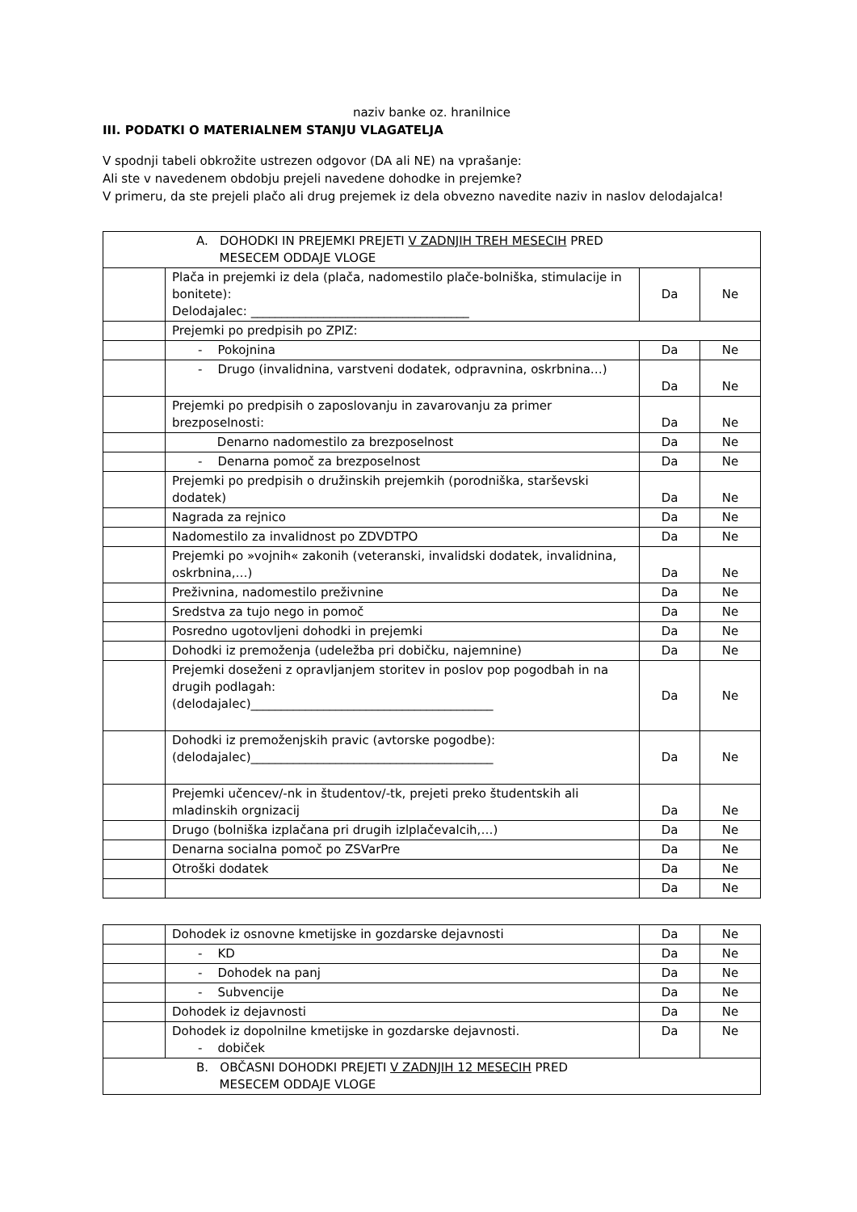naziv banke oz. hranilnice
III. PODATKI O MATERIALNEM STANJU VLAGATELJA
V spodnji tabeli obkrožite ustrezen odgovor (DA ali NE) na vprašanje:
Ali ste v navedenem obdobju prejeli navedene dohodke in prejemke?
V primeru, da ste prejeli plačo ali drug prejemek iz dela obvezno navedite naziv in naslov delodajalca!
| A. DOHODKI IN PREJEMKI PREJETI V ZADNJIH TREH MESECIH PRED MESECEM ODDAJE VLOGE | | | |
| | Plača in prejemki iz dela (plača, nadomestilo plače-bolniška, stimulacije in bonitete): Delodajalec: ____________________________________ | Da | Ne |
| | Prejemki po predpisih po ZPIZ: | | |
| | - Pokojnina | Da | Ne |
| | - Drugo (invalidnina, varstveni dodatek, odpravnina, oskrbnina…) | Da | Ne |
| | Prejemki po predpisih o zaposlovanju in zavarovanju za primer brezposelnosti: | Da | Ne |
| | Denarno nadomestilo za brezposelnost | Da | Ne |
| | - Denarna pomoč za brezposelnost | Da | Ne |
| | Prejemki po predpisih o družinskih prejemkih (porodniška, starševski dodatek) | Da | Ne |
| | Nagrada za rejnico | Da | Ne |
| | Nadomestilo za invalidnost po ZDVDTPO | Da | Ne |
| | Prejemki po »vojnih« zakonih (veteranski, invalidski dodatek, invalidnina, oskrbnina,…) | Da | Ne |
| | Preživnina, nadomestilo preživnine | Da | Ne |
| | Sredstva za tujo nego in pomoč | Da | Ne |
| | Posredno ugotovljeni dohodki in prejemki | Da | Ne |
| | Dohodki iz premoženja (udeležba pri dobičku, najemnine) | Da | Ne |
| | Prejemki doseženi z opravljanjem storitev in poslov pop pogodbah in na drugih podlagah: (delodajalec)________________________________________ | Da | Ne |
| | Dohodki iz premoženjskih pravic (avtorske pogodbe): (delodajalec)________________________________________ | Da | Ne |
| | Prejemki učencev/-nk in študentov/-tk, prejeti preko študentskih ali mladinskih orgnizacij | Da | Ne |
| | Drugo (bolniška izplačana pri drugih izlplačevalcih,…) | Da | Ne |
| | Denarna socialna pomoč po ZSVarPre | Da | Ne |
| | Otroški dodatek | Da | Ne |
| | | Da | Ne |
| | Dohodek iz osnovne kmetijske in gozdarske dejavnosti | Da | Ne |
| | - KD | Da | Ne |
| | - Dohodek na panj | Da | Ne |
| | - Subvencije | Da | Ne |
| | Dohodek iz dejavnosti | Da | Ne |
| | Dohodek iz dopolnilne kmetijske in gozdarske dejavnosti. - dobiček | Da | Ne |
| B. OBČASNI DOHODKI PREJETI V ZADNJIH 12 MESECIH PRED MESECEM ODDAJE VLOGE | | | |